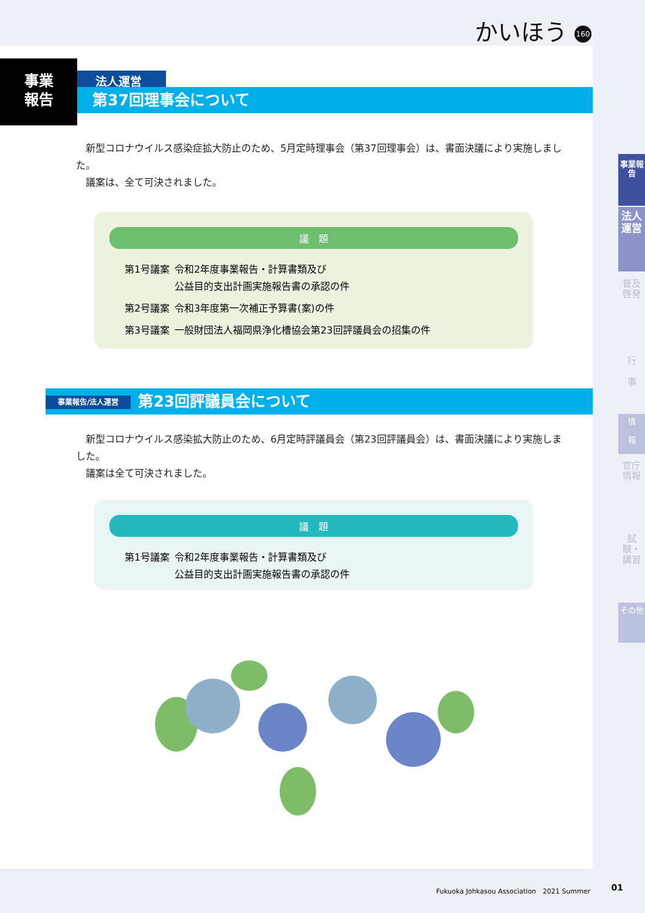かいほう 160
事業
報告
法人運営
第37回理事会について
　新型コロナウイルス感染症拡大防止のため、5月定時理事会（第37回理事会）は、書面決議により実施しました。
　議案は、全て可決されました。
議　題
| 第1号議案 | 令和2年度事業報告・計算書類及び 公益目的支出計画実施報告書の承認の件 |
| 第2号議案 | 令和3年度第一次補正予算書(案)の件 |
| 第3号議案 | 一般財団法人福岡県浄化槽協会第23回評議員会の招集の件 |
事業報告/法人運営 第23回評議員会について
　新型コロナウイルス感染拡大防止のため、6月定時評議員会（第23回評議員会）は、書面決議により実施しました。
　議案は全て可決されました。
議　題
| 第1号議案 | 令和2年度事業報告・計算書類及び 公益目的支出計画実施報告書の承認の件 |
事業報告
法人運営
普及啓発
行
事
情
報
官庁情報
試験・講習
その他
Fukuoka Johkasou Association　2021 Summer
01